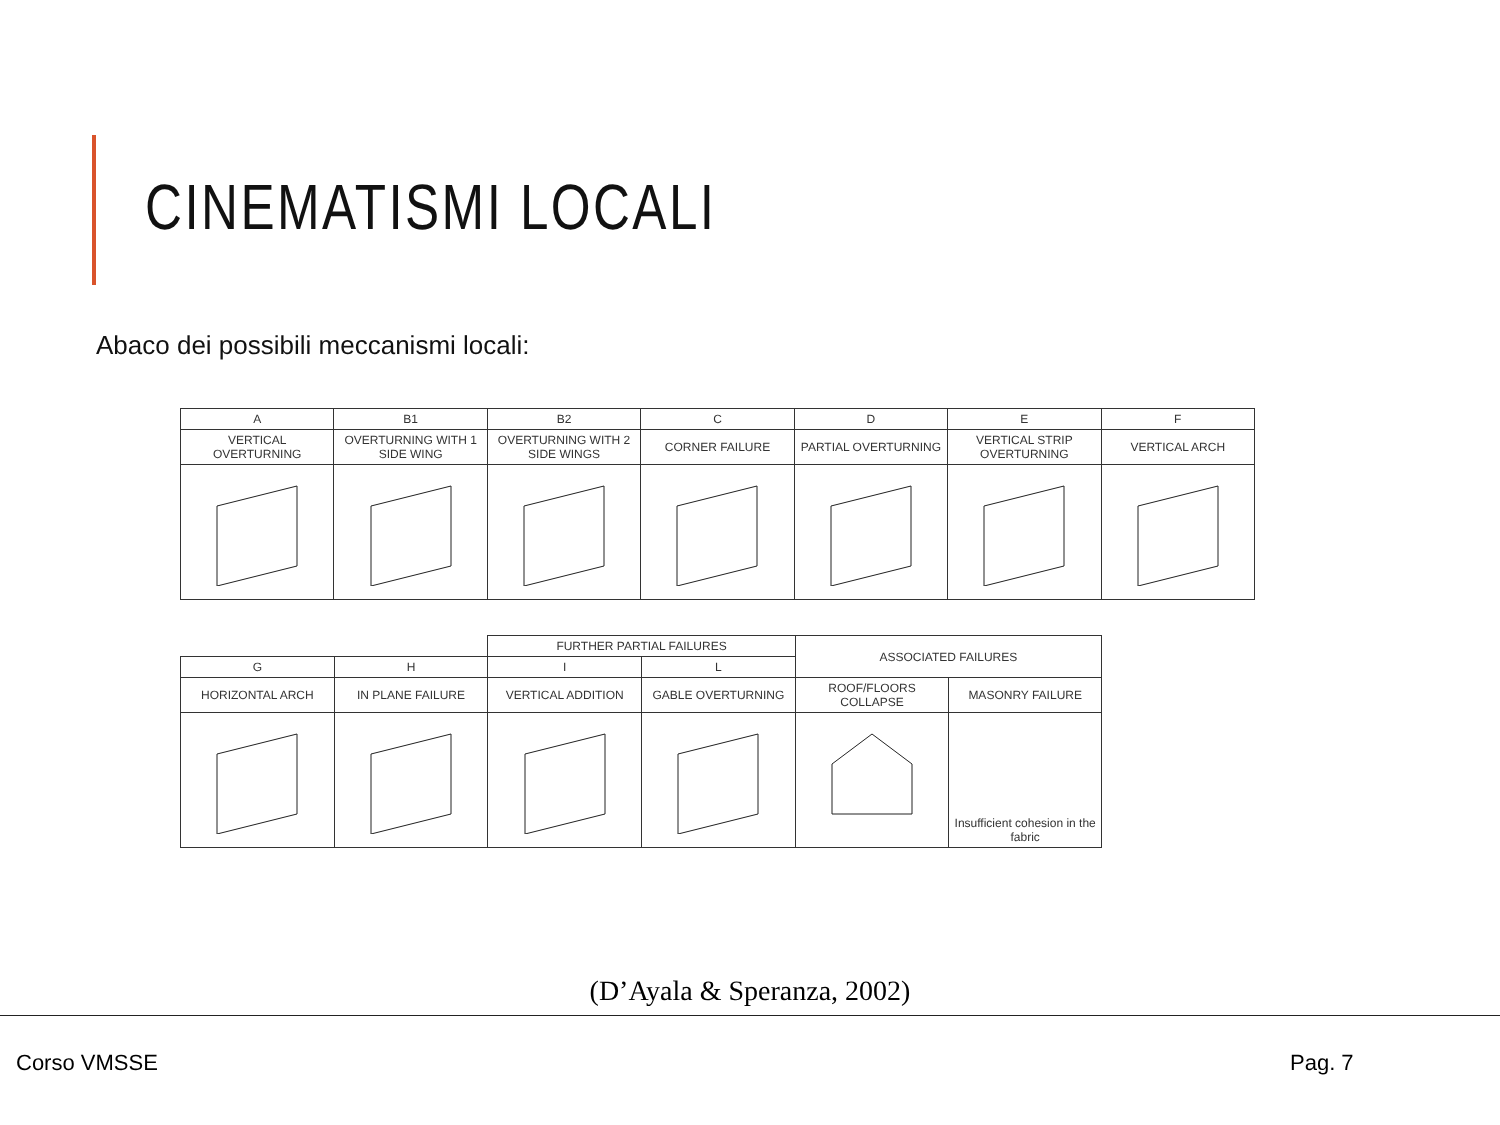CINEMATISMI LOCALI
Abaco dei possibili meccanismi locali:
| A | B1 | B2 | C | D | E | F |
| VERTICAL OVERTURNING | OVERTURNING WITH 1 SIDE WING | OVERTURNING WITH 2 SIDE WINGS | CORNER FAILURE | PARTIAL OVERTURNING | VERTICAL STRIP OVERTURNING | VERTICAL ARCH |
| | | FURTHER PARTIAL FAILURES | | ASSOCIATED FAILURES | |
| G | H | I | L | | |
| HORIZONTAL ARCH | IN PLANE FAILURE | VERTICAL ADDITION | GABLE OVERTURNING | ROOF/FLOORS COLLAPSE | MASONRY FAILURE |
| | | | | | Insufficient cohesion in the fabric |
(D’Ayala & Speranza, 2002)
Corso VMSSE Pag. 7